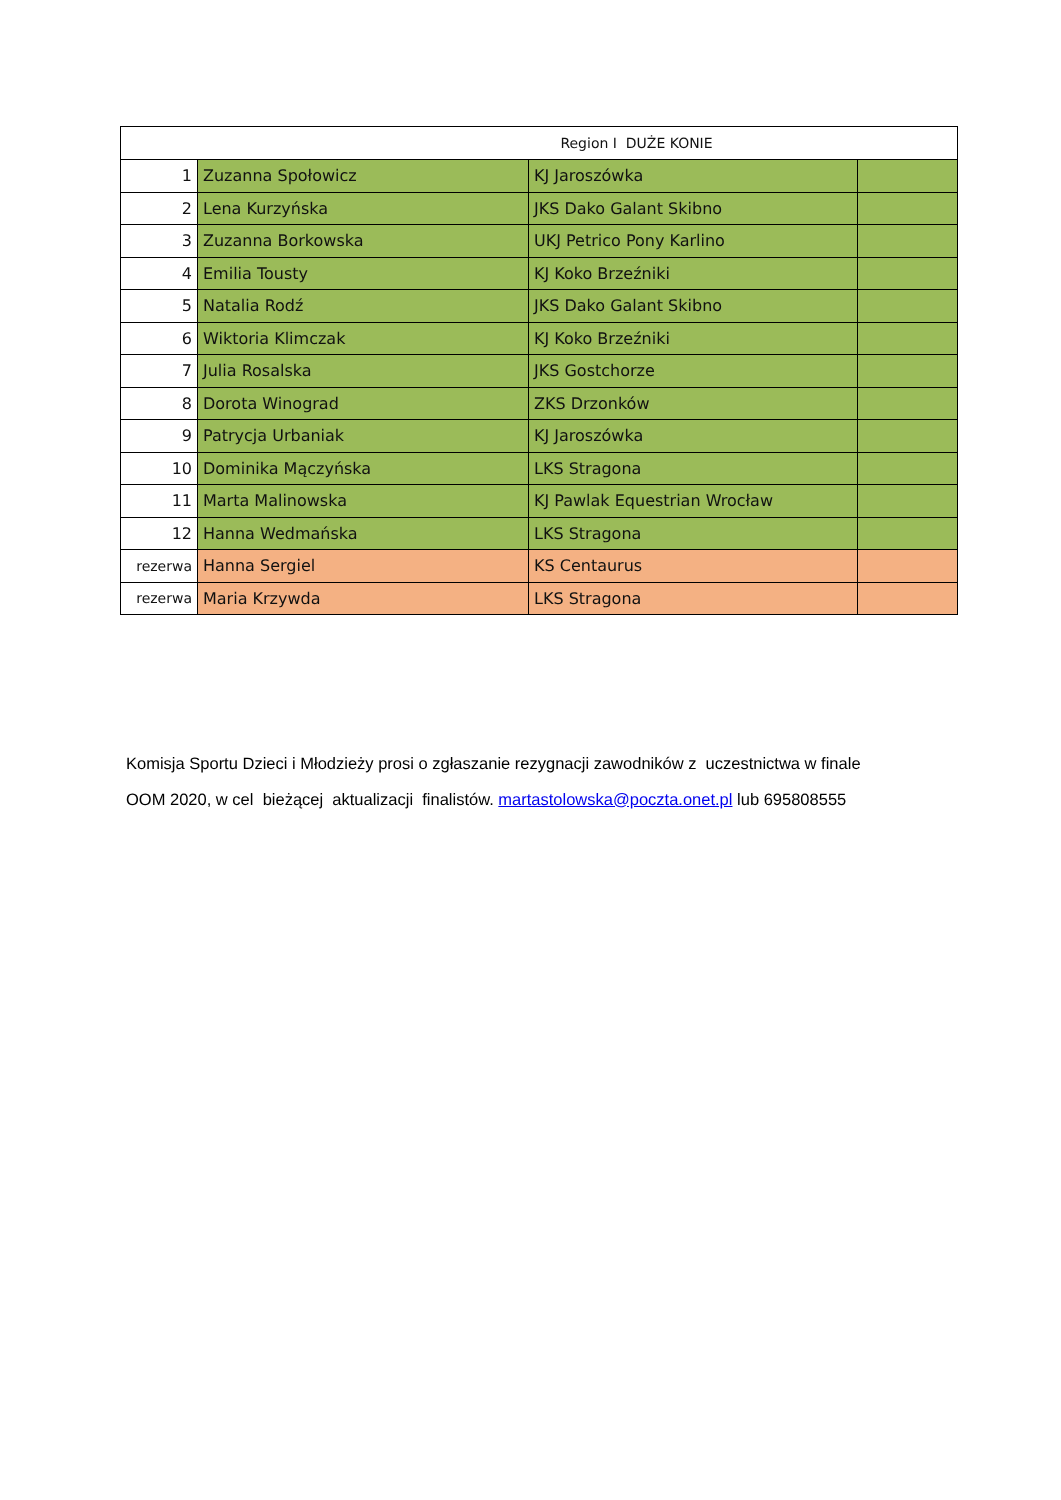| Region I DUŻE KONIE | | | |
| 1 | Zuzanna Społowicz | KJ Jaroszówka | |
| 2 | Lena Kurzyńska | JKS Dako Galant Skibno | |
| 3 | Zuzanna Borkowska | UKJ Petrico Pony Karlino | |
| 4 | Emilia Tousty | KJ Koko Brzeźniki | |
| 5 | Natalia Rodź | JKS Dako Galant Skibno | |
| 6 | Wiktoria Klimczak | KJ Koko Brzeźniki | |
| 7 | Julia Rosalska | JKS Gostchorze | |
| 8 | Dorota Winograd | ZKS Drzonków | |
| 9 | Patrycja Urbaniak | KJ Jaroszówka | |
| 10 | Dominika Mączyńska | LKS Stragona | |
| 11 | Marta Malinowska | KJ Pawlak Equestrian Wrocław | |
| 12 | Hanna Wedmańska | LKS Stragona | |
| rezerwa | Hanna Sergiel | KS Centaurus | |
| rezerwa | Maria Krzywda | LKS Stragona | |
Komisja Sportu Dzieci i Młodzieży prosi o zgłaszanie rezygnacji zawodników z uczestnictwa w finale OOM 2020, w cel bieżącej aktualizacji finalistów. martastolowska@poczta.onet.pl lub 695808555